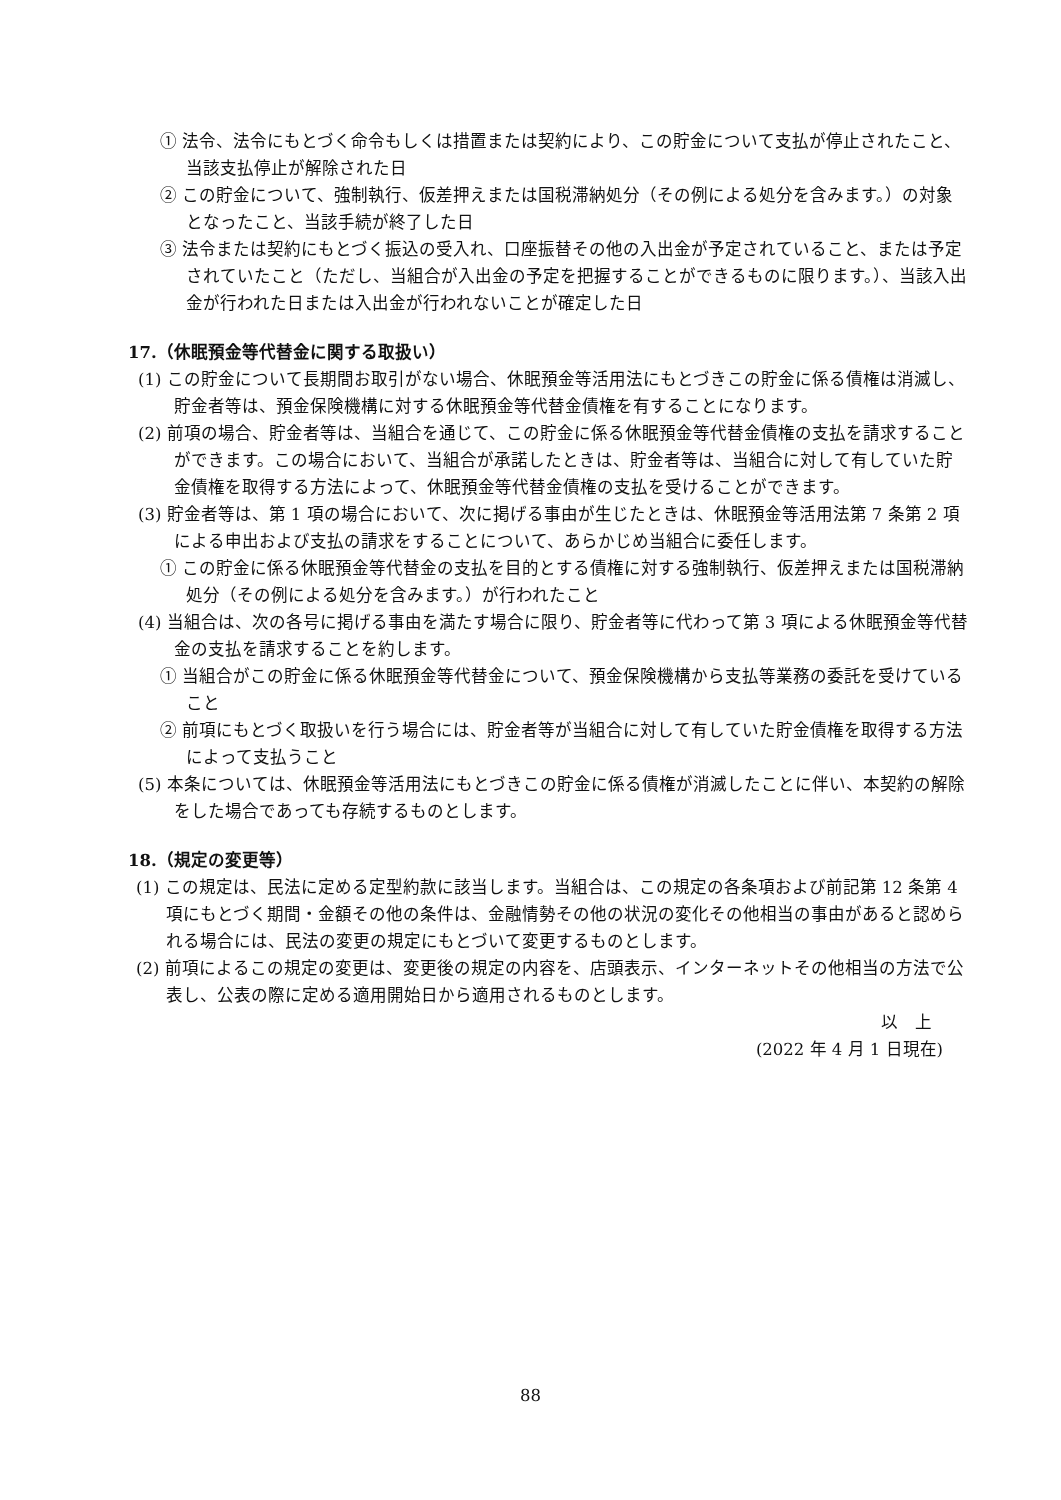① 法令、法令にもとづく命令もしくは措置または契約により、この貯金について支払が停止されたこと、当該支払停止が解除された日
② この貯金について、強制執行、仮差押えまたは国税滞納処分（その例による処分を含みます。）の対象となったこと、当該手続が終了した日
③ 法令または契約にもとづく振込の受入れ、口座振替その他の入出金が予定されていること、または予定されていたこと（ただし、当組合が入出金の予定を把握することができるものに限ります。）、当該入出金が行われた日または入出金が行われないことが確定した日
17.（休眠預金等代替金に関する取扱い）
(1) この貯金について長期間お取引がない場合、休眠預金等活用法にもとづきこの貯金に係る債権は消滅し、貯金者等は、預金保険機構に対する休眠預金等代替金債権を有することになります。
(2) 前項の場合、貯金者等は、当組合を通じて、この貯金に係る休眠預金等代替金債権の支払を請求することができます。この場合において、当組合が承諾したときは、貯金者等は、当組合に対して有していた貯金債権を取得する方法によって、休眠預金等代替金債権の支払を受けることができます。
(3) 貯金者等は、第 1 項の場合において、次に掲げる事由が生じたときは、休眠預金等活用法第 7 条第 2 項による申出および支払の請求をすることについて、あらかじめ当組合に委任します。
① この貯金に係る休眠預金等代替金の支払を目的とする債権に対する強制執行、仮差押えまたは国税滞納処分（その例による処分を含みます。）が行われたこと
(4) 当組合は、次の各号に掲げる事由を満たす場合に限り、貯金者等に代わって第 3 項による休眠預金等代替金の支払を請求することを約します。
① 当組合がこの貯金に係る休眠預金等代替金について、預金保険機構から支払等業務の委託を受けていること
② 前項にもとづく取扱いを行う場合には、貯金者等が当組合に対して有していた貯金債権を取得する方法によって支払うこと
(5) 本条については、休眠預金等活用法にもとづきこの貯金に係る債権が消滅したことに伴い、本契約の解除をした場合であっても存続するものとします。
18.（規定の変更等）
(1) この規定は、民法に定める定型約款に該当します。当組合は、この規定の各条項および前記第 12 条第 4 項にもとづく期間・金額その他の条件は、金融情勢その他の状況の変化その他相当の事由があると認められる場合には、民法の変更の規定にもとづいて変更するものとします。
(2) 前項によるこの規定の変更は、変更後の規定の内容を、店頭表示、インターネットその他相当の方法で公表し、公表の際に定める適用開始日から適用されるものとします。
以　上
(2022 年 4 月 1 日現在)
88